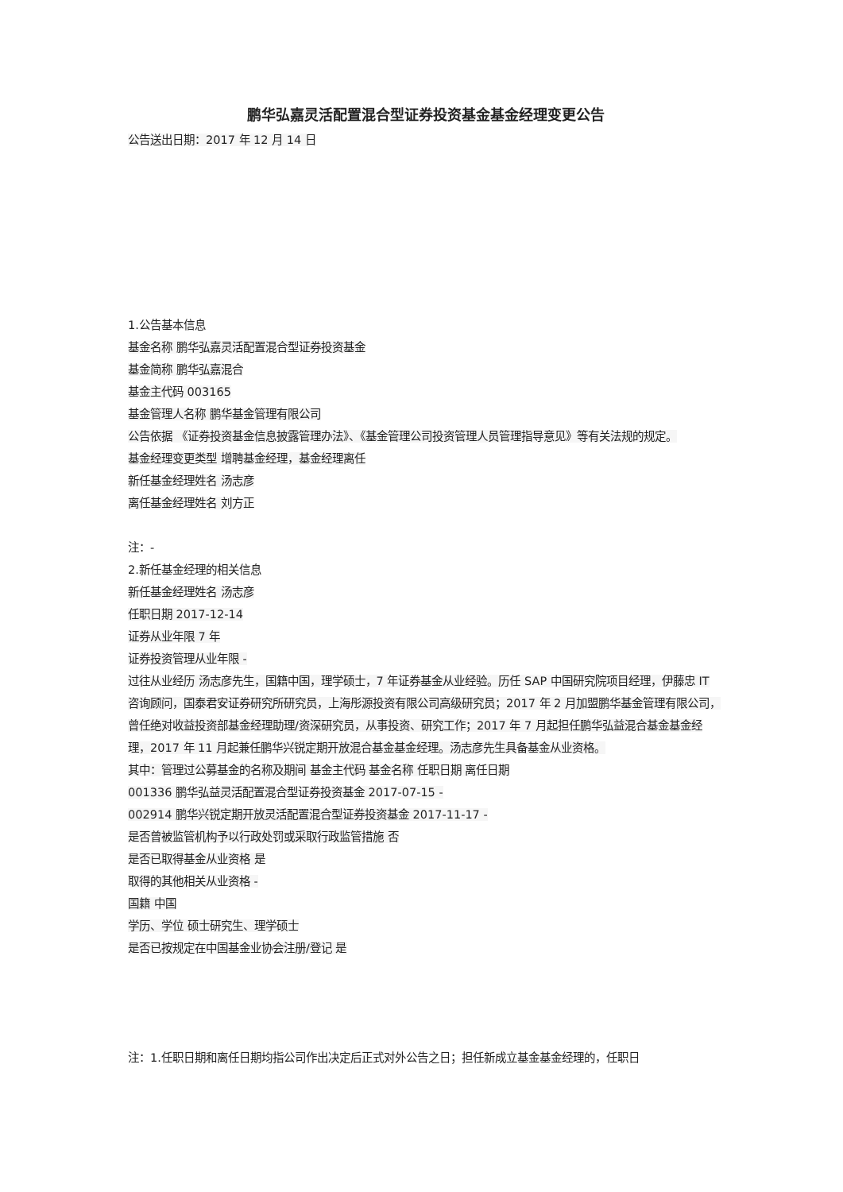鹏华弘嘉灵活配置混合型证券投资基金基金经理变更公告
公告送出日期：2017 年 12 月 14 日
1.公告基本信息
基金名称 鹏华弘嘉灵活配置混合型证券投资基金
基金简称 鹏华弘嘉混合
基金主代码 003165
基金管理人名称 鹏华基金管理有限公司
公告依据 《证券投资基金信息披露管理办法》、《基金管理公司投资管理人员管理指导意见》等有关法规的规定。
基金经理变更类型 增聘基金经理，基金经理离任
新任基金经理姓名 汤志彦
离任基金经理姓名 刘方正
注：-
2.新任基金经理的相关信息
新任基金经理姓名 汤志彦
任职日期 2017-12-14
证券从业年限 7 年
证券投资管理从业年限 -
过往从业经历 汤志彦先生，国籍中国，理学硕士，7 年证券基金从业经验。历任 SAP 中国研究院项目经理，伊藤忠 IT 咨询顾问，国泰君安证券研究所研究员，上海彤源投资有限公司高级研究员；2017 年 2 月加盟鹏华基金管理有限公司，曾任绝对收益投资部基金经理助理/资深研究员，从事投资、研究工作；2017 年 7 月起担任鹏华弘益混合基金基金经理，2017 年 11 月起兼任鹏华兴锐定期开放混合基金基金经理。汤志彦先生具备基金从业资格。
其中：管理过公募基金的名称及期间 基金主代码 基金名称 任职日期 离任日期
001336 鹏华弘益灵活配置混合型证券投资基金 2017-07-15 -
002914 鹏华兴锐定期开放灵活配置混合型证券投资基金 2017-11-17 -
是否曾被监管机构予以行政处罚或采取行政监管措施 否
是否已取得基金从业资格 是
取得的其他相关从业资格 -
国籍 中国
学历、学位 硕士研究生、理学硕士
是否已按规定在中国基金业协会注册/登记 是
注：1.任职日期和离任日期均指公司作出决定后正式对外公告之日；担任新成立基金基金经理的，任职日